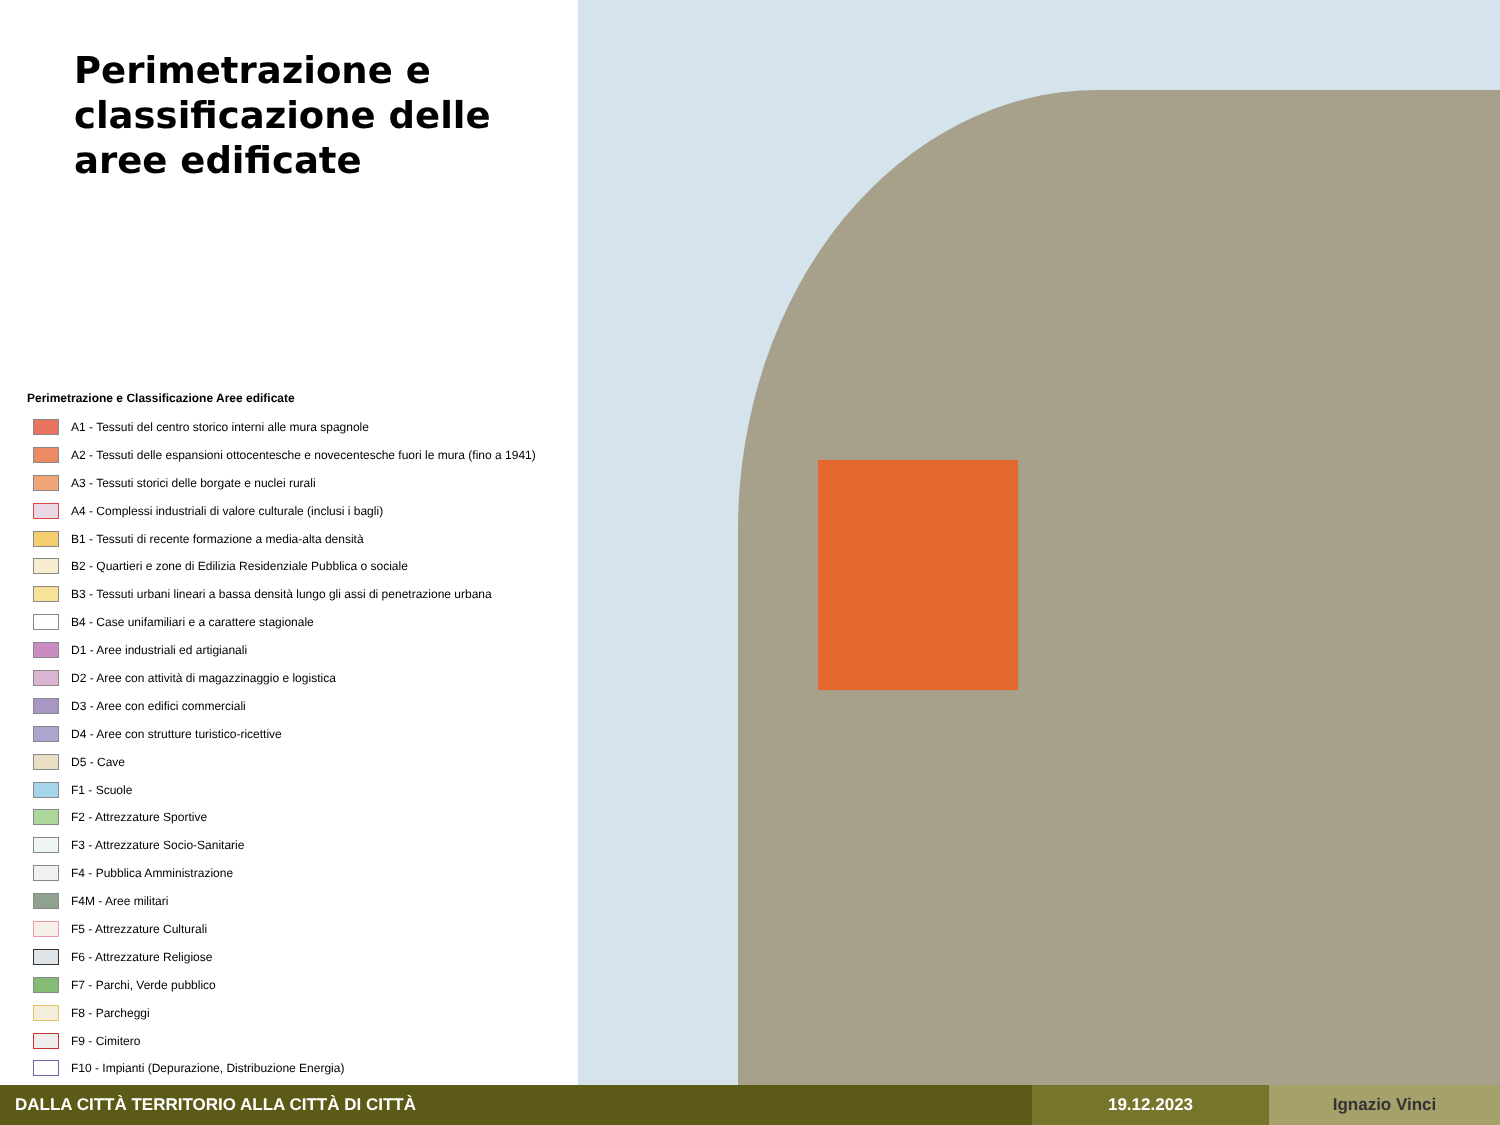Perimetrazione e classificazione delle aree edificate
Perimetrazione e Classificazione Aree edificate
A1 - Tessuti del centro storico interni alle mura spagnole
A2 - Tessuti delle espansioni ottocentesche e novecentesche fuori le mura (fino a 1941)
A3 - Tessuti storici delle borgate e nuclei rurali
A4 - Complessi industriali di valore culturale (inclusi i bagli)
B1 - Tessuti di recente formazione a media-alta densità
B2 - Quartieri e zone di Edilizia Residenziale Pubblica o sociale
B3 - Tessuti urbani lineari a bassa densità lungo gli assi di penetrazione urbana
B4 - Case unifamiliari e a carattere stagionale
D1 - Aree industriali ed artigianali
D2 - Aree con attività di magazzinaggio e logistica
D3 - Aree con edifici commerciali
D4 - Aree con strutture turistico-ricettive
D5 - Cave
F1 - Scuole
F2 - Attrezzature Sportive
F3 - Attrezzature Socio-Sanitarie
F4 - Pubblica Amministrazione
F4M - Aree militari
F5 - Attrezzature Culturali
F6 - Attrezzature Religiose
F7 - Parchi, Verde pubblico
F8 - Parcheggi
F9 - Cimitero
F10 - Impianti (Depurazione, Distribuzione Energia)
DALLA CITTÀ TERRITORIO ALLA CITTÀ DI CITTÀ
19.12.2023 Ignazio Vinci